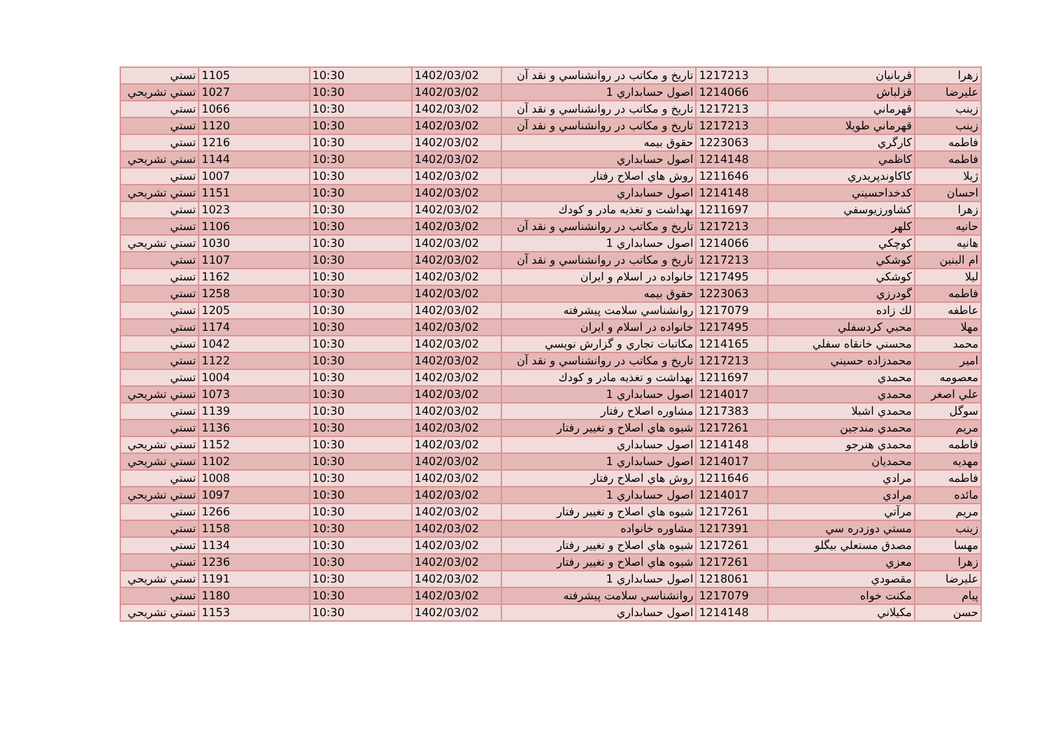| زهرا | قربانيان | 1217213 | تاريخ و مكاتب در روانشناسي و نقد آن | 1402/03/02 | 10:30 | 1105 | تستي |
| عليرضا | قزلباش | 1214066 | اصول حسابداري 1 | 1402/03/02 | 10:30 | 1027 | تستي تشريحي |
| زينب | قهرماني | 1217213 | تاريخ و مكاتب در روانشناسي و نقد آن | 1402/03/02 | 10:30 | 1066 | تستي |
| زينب | قهرماني طويلا | 1217213 | تاريخ و مكاتب در روانشناسي و نقد آن | 1402/03/02 | 10:30 | 1120 | تستي |
| فاطمه | كارگري | 1223063 | حقوق بيمه | 1402/03/02 | 10:30 | 1216 | تستي |
| فاطمه | كاظمي | 1214148 | اصول حسابداري | 1402/03/02 | 10:30 | 1144 | تستي تشريحي |
| ژيلا | كاكاوندپريدري | 1211646 | روش هاي اصلاح رفتار | 1402/03/02 | 10:30 | 1007 | تستي |
| احسان | كدخداحسيني | 1214148 | اصول حسابداري | 1402/03/02 | 10:30 | 1151 | تستي تشريحي |
| زهرا | كشاورزيوسفي | 1211697 | بهداشت و تغذيه مادر و كودك | 1402/03/02 | 10:30 | 1023 | تستي |
| حانيه | كلهر | 1217213 | تاريخ و مكاتب در روانشناسي و نقد آن | 1402/03/02 | 10:30 | 1106 | تستي |
| هانيه | كوچكي | 1214066 | اصول حسابداري 1 | 1402/03/02 | 10:30 | 1030 | تستي تشريحي |
| ام البنين | كوشكي | 1217213 | تاريخ و مكاتب در روانشناسي و نقد آن | 1402/03/02 | 10:30 | 1107 | تستي |
| ليلا | كوشكي | 1217495 | خانواده در اسلام و ايران | 1402/03/02 | 10:30 | 1162 | تستي |
| فاطمه | گودرزي | 1223063 | حقوق بيمه | 1402/03/02 | 10:30 | 1258 | تستي |
| عاطفه | لك زاده | 1217079 | روانشناسي سلامت پيشرفته | 1402/03/02 | 10:30 | 1205 | تستي |
| مهلا | محبي كردسفلي | 1217495 | خانواده در اسلام و ايران | 1402/03/02 | 10:30 | 1174 | تستي |
| محمد | محسني خانقاه سفلي | 1214165 | مكاتبات تجاري و گزارش نويسي | 1402/03/02 | 10:30 | 1042 | تستي |
| امير | محمدزاده حسيني | 1217213 | تاريخ و مكاتب در روانشناسي و نقد آن | 1402/03/02 | 10:30 | 1122 | تستي |
| معصومه | محمدي | 1211697 | بهداشت و تغذيه مادر و كودك | 1402/03/02 | 10:30 | 1004 | تستي |
| علي اصغر | محمدي | 1214017 | اصول حسابداري 1 | 1402/03/02 | 10:30 | 1073 | تستي تشريحي |
| سوگل | محمدي اشبلا | 1217383 | مشاوره اصلاح رفتار | 1402/03/02 | 10:30 | 1139 | تستي |
| مريم | محمدي مندجين | 1217261 | شيوه هاي اصلاح و تغيير رفتار | 1402/03/02 | 10:30 | 1136 | تستي |
| فاطمه | محمدي هنرجو | 1214148 | اصول حسابداري | 1402/03/02 | 10:30 | 1152 | تستي تشريحي |
| مهديه | محمديان | 1214017 | اصول حسابداري 1 | 1402/03/02 | 10:30 | 1102 | تستي تشريحي |
| فاطمه | مرادي | 1211646 | روش هاي اصلاح رفتار | 1402/03/02 | 10:30 | 1008 | تستي |
| مائده | مرادي | 1214017 | اصول حسابداري 1 | 1402/03/02 | 10:30 | 1097 | تستي تشريحي |
| مريم | مرآتي | 1217261 | شيوه هاي اصلاح و تغيير رفتار | 1402/03/02 | 10:30 | 1266 | تستي |
| زينب | مستي دوزدره سي | 1217391 | مشاوره خانواده | 1402/03/02 | 10:30 | 1158 | تستي |
| مهسا | مصدق مستعلي بيگلو | 1217261 | شيوه هاي اصلاح و تغيير رفتار | 1402/03/02 | 10:30 | 1134 | تستي |
| زهرا | معزي | 1217261 | شيوه هاي اصلاح و تغيير رفتار | 1402/03/02 | 10:30 | 1236 | تستي |
| عليرضا | مقصودي | 1218061 | اصول حسابداري 1 | 1402/03/02 | 10:30 | 1191 | تستي تشريحي |
| پيام | مكنت خواه | 1217079 | روانشناسي سلامت پيشرفته | 1402/03/02 | 10:30 | 1180 | تستي |
| حسن | مكيلاني | 1214148 | اصول حسابداري | 1402/03/02 | 10:30 | 1153 | تستي تشريحي |